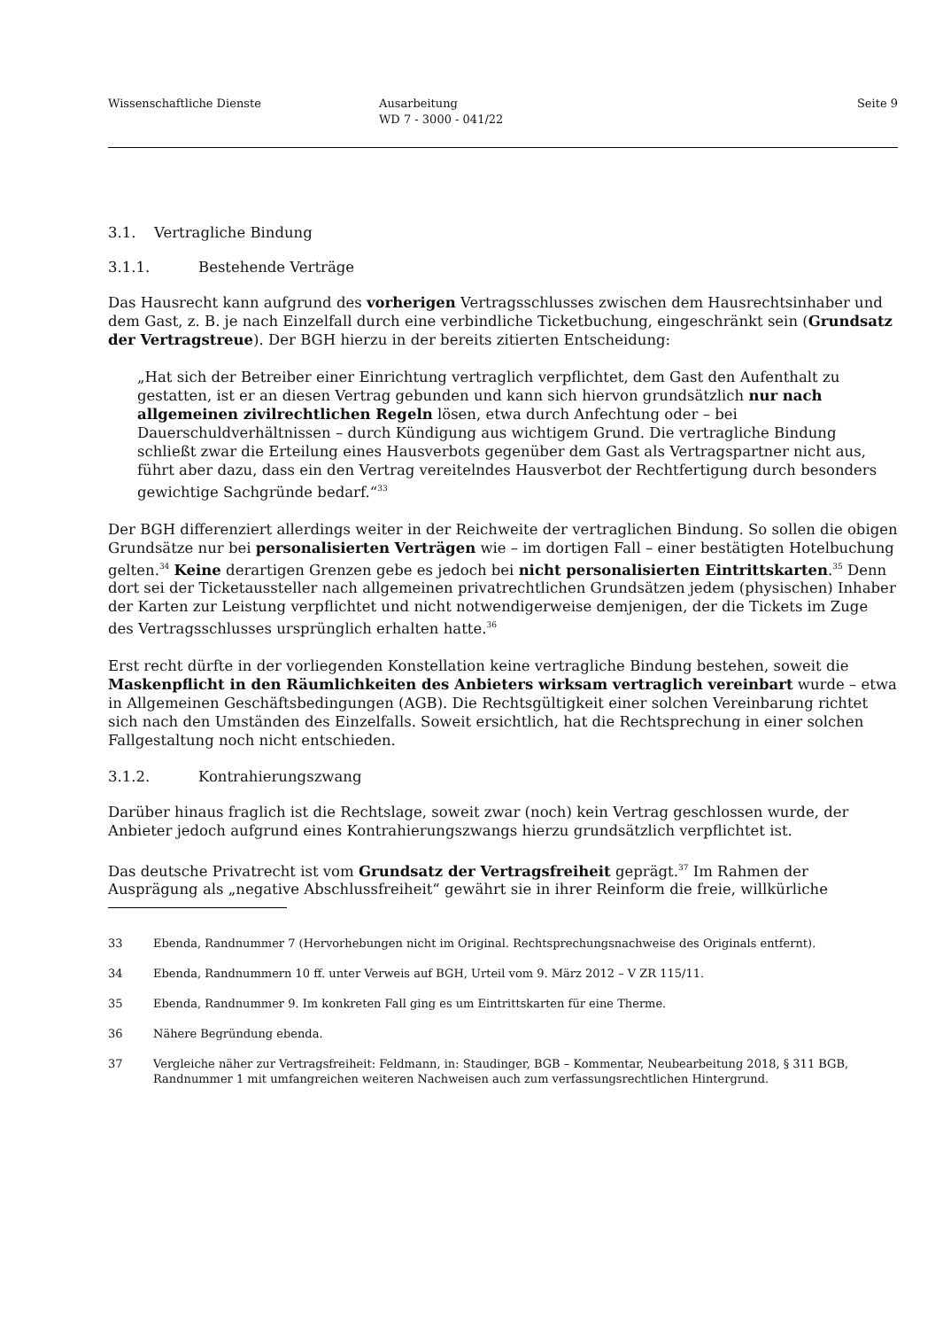Wissenschaftliche Dienste Ausarbeitung
WD 7 - 3000 - 041/22
Seite 9
3.1. Vertragliche Bindung
3.1.1. Bestehende Verträge
Das Hausrecht kann aufgrund des vorherigen Vertragsschlusses zwischen dem Hausrechtsinhaber und dem Gast, z. B. je nach Einzelfall durch eine verbindliche Ticketbuchung, eingeschränkt sein (Grundsatz der Vertragstreue). Der BGH hierzu in der bereits zitierten Entscheidung:
„Hat sich der Betreiber einer Einrichtung vertraglich verpflichtet, dem Gast den Aufenthalt zu gestatten, ist er an diesen Vertrag gebunden und kann sich hiervon grundsätzlich nur nach allgemeinen zivilrechtlichen Regeln lösen, etwa durch Anfechtung oder – bei Dauerschuldverhältnissen – durch Kündigung aus wichtigem Grund. Die vertragliche Bindung schließt zwar die Erteilung eines Hausverbots gegenüber dem Gast als Vertragspartner nicht aus, führt aber dazu, dass ein den Vertrag vereitelndes Hausverbot der Rechtfertigung durch besonders gewichtige Sachgründe bedarf.“<sup>33</sup>
Der BGH differenziert allerdings weiter in der Reichweite der vertraglichen Bindung. So sollen die obigen Grundsätze nur bei personalisierten Verträgen wie – im dortigen Fall – einer bestätigten Hotelbuchung gelten.<sup>34</sup> Keine derartigen Grenzen gebe es jedoch bei nicht personalisierten Eintrittskarten.<sup>35</sup> Denn dort sei der Ticketaussteller nach allgemeinen privatrechtlichen Grundsätzen jedem (physischen) Inhaber der Karten zur Leistung verpflichtet und nicht notwendigerweise demjenigen, der die Tickets im Zuge des Vertragsschlusses ursprünglich erhalten hatte.<sup>36</sup>
Erst recht dürfte in der vorliegenden Konstellation keine vertragliche Bindung bestehen, soweit die Maskenpflicht in den Räumlichkeiten des Anbieters wirksam vertraglich vereinbart wurde – etwa in Allgemeinen Geschäftsbedingungen (AGB). Die Rechtsgültigkeit einer solchen Vereinbarung richtet sich nach den Umständen des Einzelfalls. Soweit ersichtlich, hat die Rechtsprechung in einer solchen Fallgestaltung noch nicht entschieden.
3.1.2. Kontrahierungszwang
Darüber hinaus fraglich ist die Rechtslage, soweit zwar (noch) kein Vertrag geschlossen wurde, der Anbieter jedoch aufgrund eines Kontrahierungszwangs hierzu grundsätzlich verpflichtet ist.
Das deutsche Privatrecht ist vom Grundsatz der Vertragsfreiheit geprägt.<sup>37</sup> Im Rahmen der Ausprägung als „negative Abschlussfreiheit“ gewährt sie in ihrer Reinform die freie, willkürliche
33 Ebenda, Randnummer 7 (Hervorhebungen nicht im Original. Rechtsprechungsnachweise des Originals entfernt).
34 Ebenda, Randnummern 10 ff. unter Verweis auf BGH, Urteil vom 9. März 2012 – V ZR 115/11.
35 Ebenda, Randnummer 9. Im konkreten Fall ging es um Eintrittskarten für eine Therme.
36 Nähere Begründung ebenda.
37 Vergleiche näher zur Vertragsfreiheit: Feldmann, in: Staudinger, BGB – Kommentar, Neubearbeitung 2018, § 311 BGB, Randnummer 1 mit umfangreichen weiteren Nachweisen auch zum verfassungsrechtlichen Hintergrund.